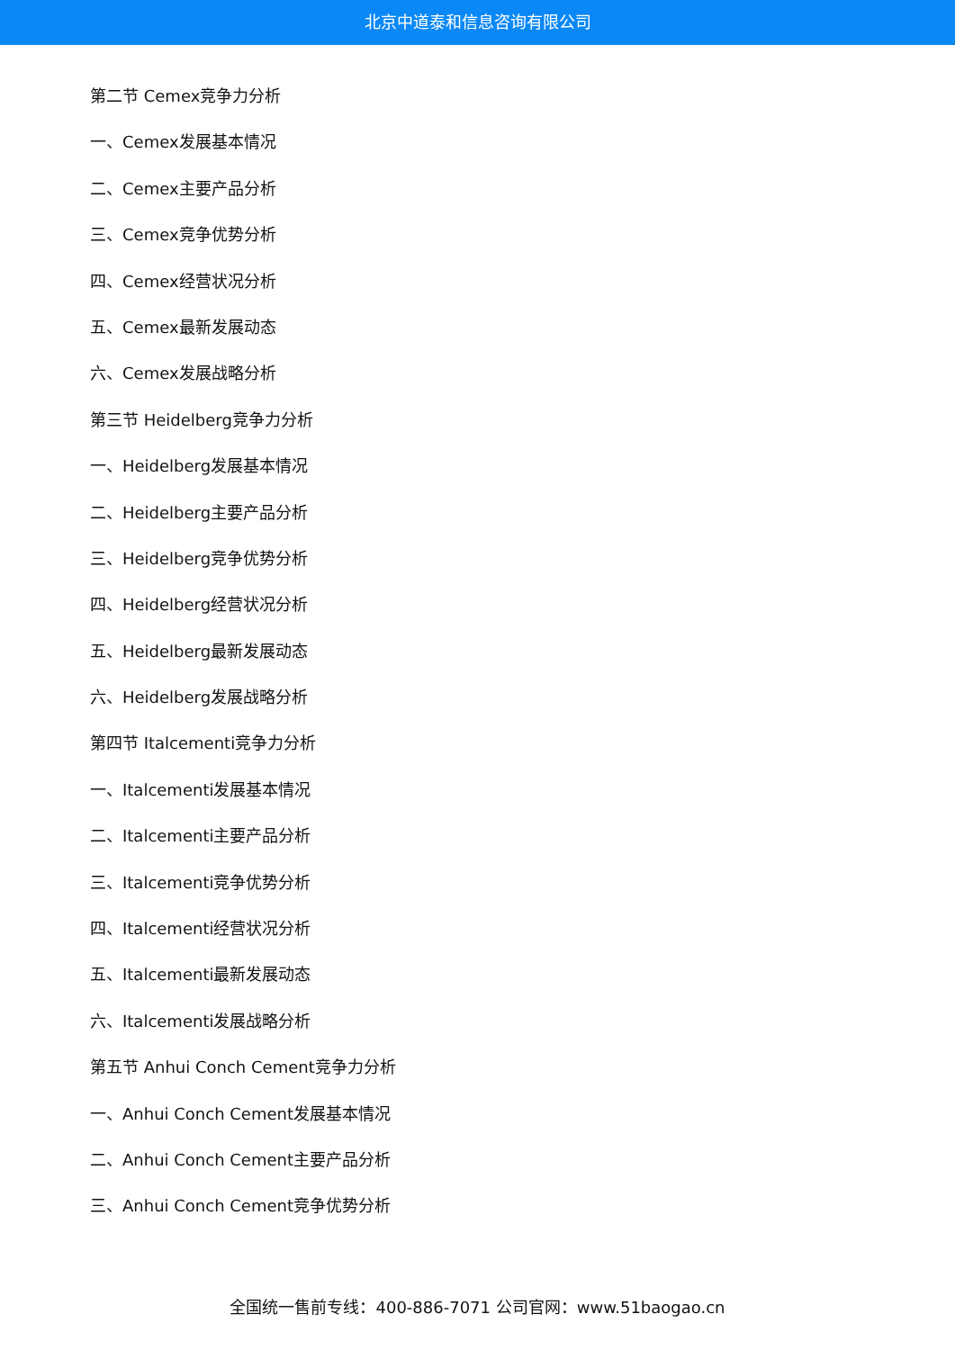北京中道泰和信息咨询有限公司
第二节 Cemex竞争力分析
一、Cemex发展基本情况
二、Cemex主要产品分析
三、Cemex竞争优势分析
四、Cemex经营状况分析
五、Cemex最新发展动态
六、Cemex发展战略分析
第三节 Heidelberg竞争力分析
一、Heidelberg发展基本情况
二、Heidelberg主要产品分析
三、Heidelberg竞争优势分析
四、Heidelberg经营状况分析
五、Heidelberg最新发展动态
六、Heidelberg发展战略分析
第四节 Italcementi竞争力分析
一、Italcementi发展基本情况
二、Italcementi主要产品分析
三、Italcementi竞争优势分析
四、Italcementi经营状况分析
五、Italcementi最新发展动态
六、Italcementi发展战略分析
第五节 Anhui Conch Cement竞争力分析
一、Anhui Conch Cement发展基本情况
二、Anhui Conch Cement主要产品分析
三、Anhui Conch Cement竞争优势分析
全国统一售前专线：400-886-7071 公司官网：www.51baogao.cn